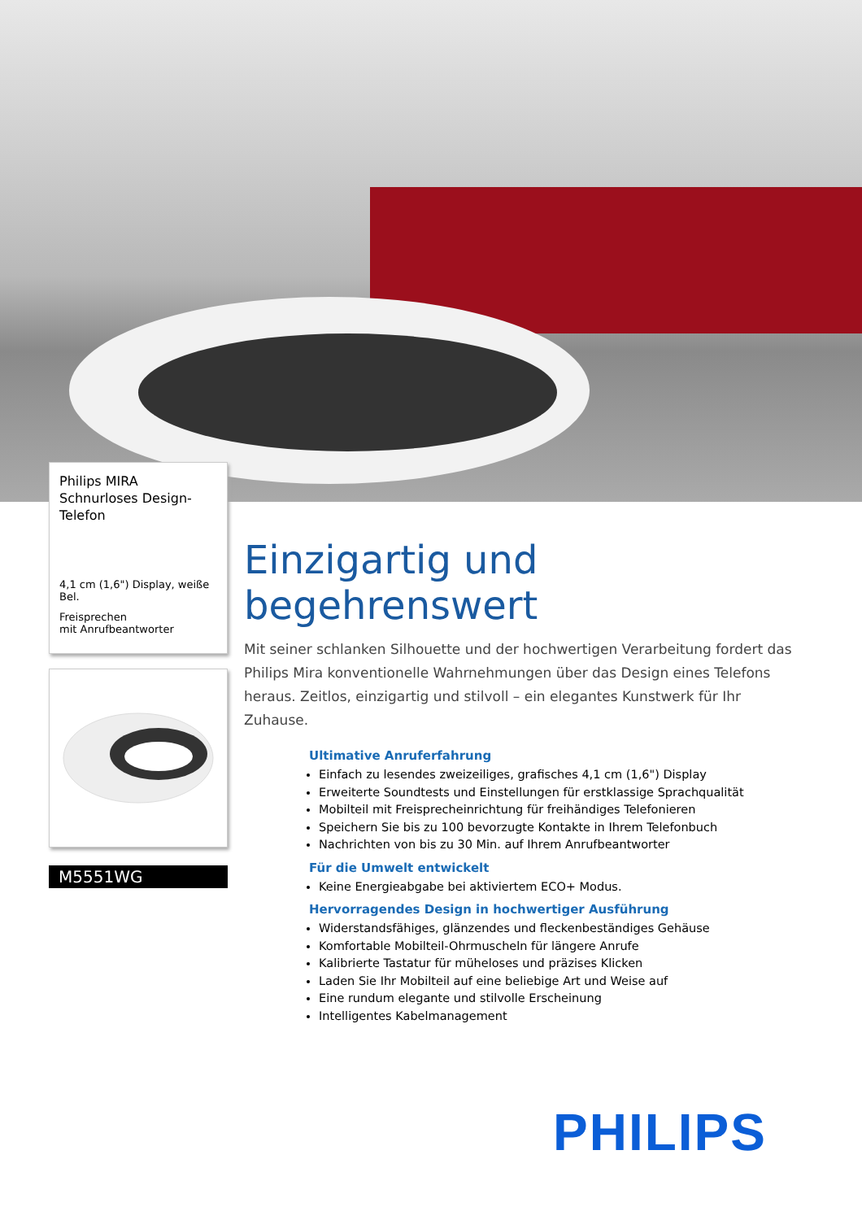Philips MIRA
Schnurloses Design-
Telefon
4,1 cm (1,6") Display, weiße Bel.
Freisprechen
mit Anrufbeantworter
M5551WG
Einzigartig und begehrenswert
Mit seiner schlanken Silhouette und der hochwertigen Verarbeitung fordert das Philips Mira konventionelle Wahrnehmungen über das Design eines Telefons heraus. Zeitlos, einzigartig und stilvoll – ein elegantes Kunstwerk für Ihr Zuhause.
Ultimative Anruferfahrung
Einfach zu lesendes zweizeiliges, grafisches 4,1 cm (1,6") Display
Erweiterte Soundtests und Einstellungen für erstklassige Sprachqualität
Mobilteil mit Freisprecheinrichtung für freihändiges Telefonieren
Speichern Sie bis zu 100 bevorzugte Kontakte in Ihrem Telefonbuch
Nachrichten von bis zu 30 Min. auf Ihrem Anrufbeantworter
Für die Umwelt entwickelt
Keine Energieabgabe bei aktiviertem ECO+ Modus.
Hervorragendes Design in hochwertiger Ausführung
Widerstandsfähiges, glänzendes und fleckenbeständiges Gehäuse
Komfortable Mobilteil-Ohrmuscheln für längere Anrufe
Kalibrierte Tastatur für müheloses und präzises Klicken
Laden Sie Ihr Mobilteil auf eine beliebige Art und Weise auf
Eine rundum elegante und stilvolle Erscheinung
Intelligentes Kabelmanagement
PHILIPS